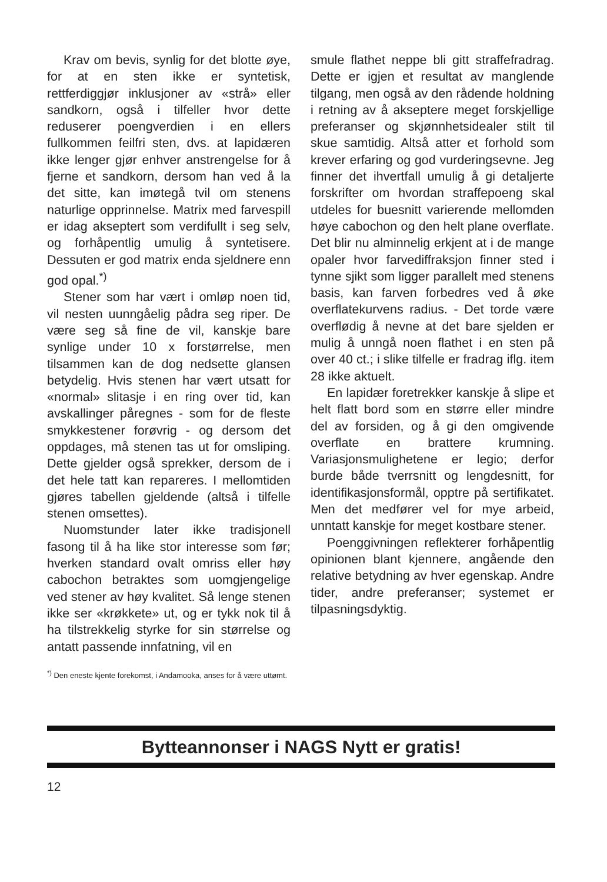Krav om bevis, synlig for det blotte øye, for at en sten ikke er syntetisk, rettferdiggjør inklusjoner av «strå» eller sandkorn, også i tilfeller hvor dette reduserer poengverdien i en ellers fullkommen feilfri sten, dvs. at lapidæren ikke lenger gjør enhver anstrengelse for å fjerne et sandkorn, dersom han ved å la det sitte, kan imøtegå tvil om stenens naturlige opprinnelse. Matrix med farvespill er idag akseptert som verdifullt i seg selv, og forhåpentlig umulig å syntetisere. Dessuten er god matrix enda sjeldnere enn god opal.<sup>*)</sup>
Stener som har vært i omløp noen tid, vil nesten uunngåelig pådra seg riper. De være seg så fine de vil, kanskje bare synlige under 10 x forstørrelse, men tilsammen kan de dog nedsette glansen betydelig. Hvis stenen har vært utsatt for «normal» slitasje i en ring over tid, kan avskallinger påregnes - som for de fleste smykkestener forøvrig - og dersom det oppdages, må stenen tas ut for omsliping. Dette gjelder også sprekker, dersom de i det hele tatt kan repareres. I mellomtiden gjøres tabellen gjeldende (altså i tilfelle stenen omsettes).
Nuomstunder later ikke tradisjonell fasong til å ha like stor interesse som før; hverken standard ovalt omriss eller høy cabochon betraktes som uomgjengelige ved stener av høy kvalitet. Så lenge stenen ikke ser «krøkkete» ut, og er tykk nok til å ha tilstrekkelig styrke for sin størrelse og antatt passende innfatning, vil en
smule flathet neppe bli gitt straffefradrag. Dette er igjen et resultat av manglende tilgang, men også av den rådende holdning i retning av å akseptere meget forskjellige preferanser og skjønnhetsidealer stilt til skue samtidig. Altså atter et forhold som krever erfaring og god vurderingsevne. Jeg finner det ihvertfall umulig å gi detaljerte forskrifter om hvordan straffepoeng skal utdeles for buesnitt varierende mellomden høye cabochon og den helt plane overflate. Det blir nu alminnelig erkjent at i de mange opaler hvor farvediffraksjon finner sted i tynne sjikt som ligger parallelt med stenens basis, kan farven forbedres ved å øke overflatekurvens radius. - Det torde være overflødig å nevne at det bare sjelden er mulig å unngå noen flathet i en sten på over 40 ct.; i slike tilfelle er fradrag iflg. item 28 ikke aktuelt.
En lapidær foretrekker kanskje å slipe et helt flatt bord som en større eller mindre del av forsiden, og å gi den omgivende overflate en brattere krumning. Variasjonsmulighetene er legio; derfor burde både tverrsnitt og lengdesnitt, for identifikasjonsformål, opptre på sertifikatet. Men det medfører vel for mye arbeid, unntatt kanskje for meget kostbare stener.
Poenggivningen reflekterer forhåpentlig opinionen blant kjennere, angående den relative betydning av hver egenskap. Andre tider, andre preferanser; systemet er tilpasningsdyktig.
<sup>*)</sup> Den eneste kjente forekomst, i Andamooka, anses for å være uttømt.
Bytteannonser i NAGS Nytt er gratis!
12